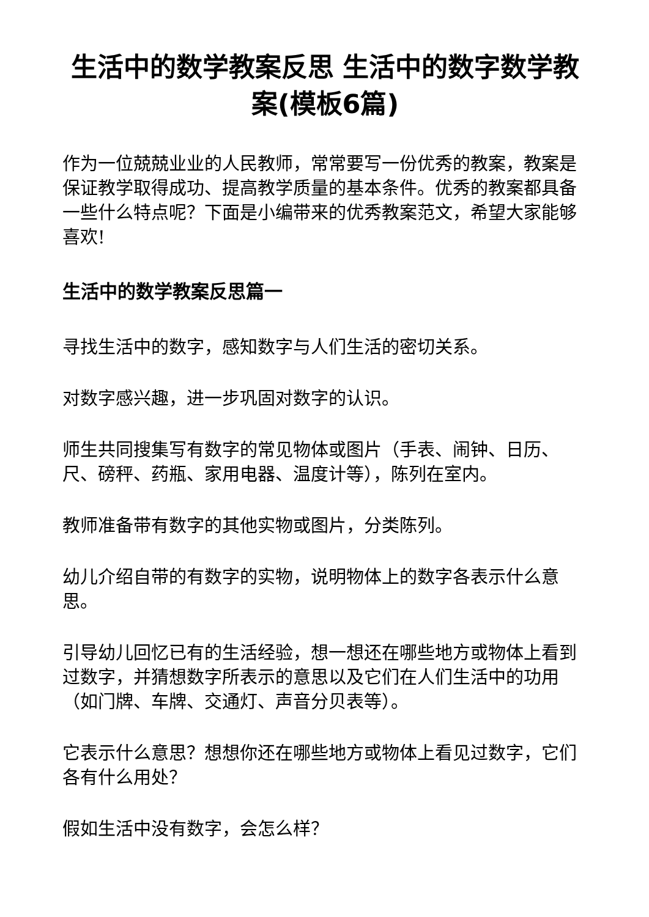生活中的数学教案反思 生活中的数字数学教案(模板6篇)
作为一位兢兢业业的人民教师，常常要写一份优秀的教案，教案是保证教学取得成功、提高教学质量的基本条件。优秀的教案都具备一些什么特点呢？下面是小编带来的优秀教案范文，希望大家能够喜欢!
生活中的数学教案反思篇一
寻找生活中的数字，感知数字与人们生活的密切关系。
对数字感兴趣，进一步巩固对数字的认识。
师生共同搜集写有数字的常见物体或图片（手表、闹钟、日历、尺、磅秤、药瓶、家用电器、温度计等），陈列在室内。
教师准备带有数字的其他实物或图片，分类陈列。
幼儿介绍自带的有数字的实物，说明物体上的数字各表示什么意思。
引导幼儿回忆已有的生活经验，想一想还在哪些地方或物体上看到过数字，并猜想数字所表示的意思以及它们在人们生活中的功用（如门牌、车牌、交通灯、声音分贝表等）。
它表示什么意思？想想你还在哪些地方或物体上看见过数字，它们各有什么用处？
假如生活中没有数字，会怎么样？